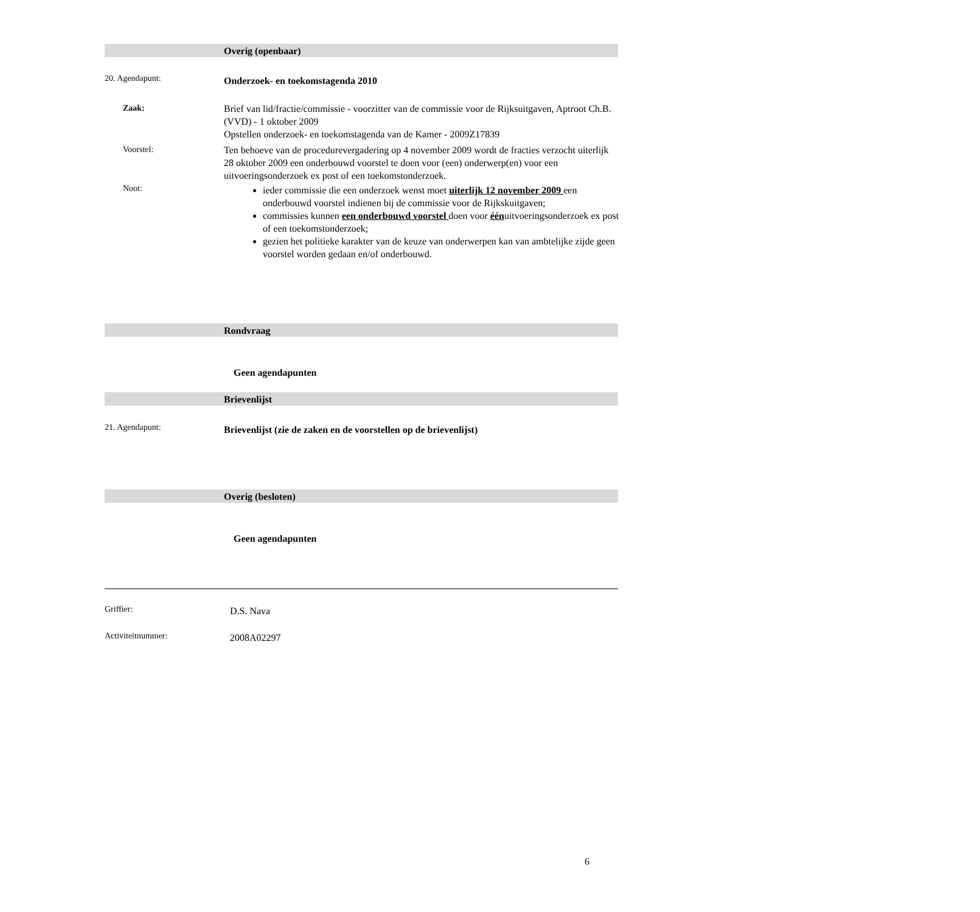Overig (openbaar)
20. Agendapunt: Onderzoek- en toekomstagenda 2010
Zaak:
Brief van lid/fractie/commissie - voorzitter van de commissie voor de Rijksuitgaven, Aptroot Ch.B. (VVD) - 1 oktober 2009
Opstellen onderzoek- en toekomstagenda van de Kamer - 2009Z17839
Voorstel:
Ten behoeve van de procedurevergadering op 4 november 2009 wordt de fracties verzocht uiterlijk 28 oktober 2009 een onderbouwd voorstel te doen voor (een) onderwerp(en) voor een uitvoeringsonderzoek ex post of een toekomstonderzoek.
Noot:
ieder commissie die een onderzoek wenst moet uiterlijk 12 november 2009 een onderbouwd voorstel indienen bij de commissie voor de Rijkskuitgaven;
commissies kunnen een onderbouwd voorstel doen voor éénuitvoeringsonderzoek ex post of een toekomstonderzoek;
gezien het politieke karakter van de keuze van onderwerpen kan van ambtelijke zijde geen voorstel worden gedaan en/of onderbouwd.
Rondvraag
Geen agendapunten
Brievenlijst
21. Agendapunt: Brievenlijst (zie de zaken en de voorstellen op de brievenlijst)
Overig (besloten)
Geen agendapunten
Griffier: D.S. Nava
Activiteitnummer: 2008A02297
6